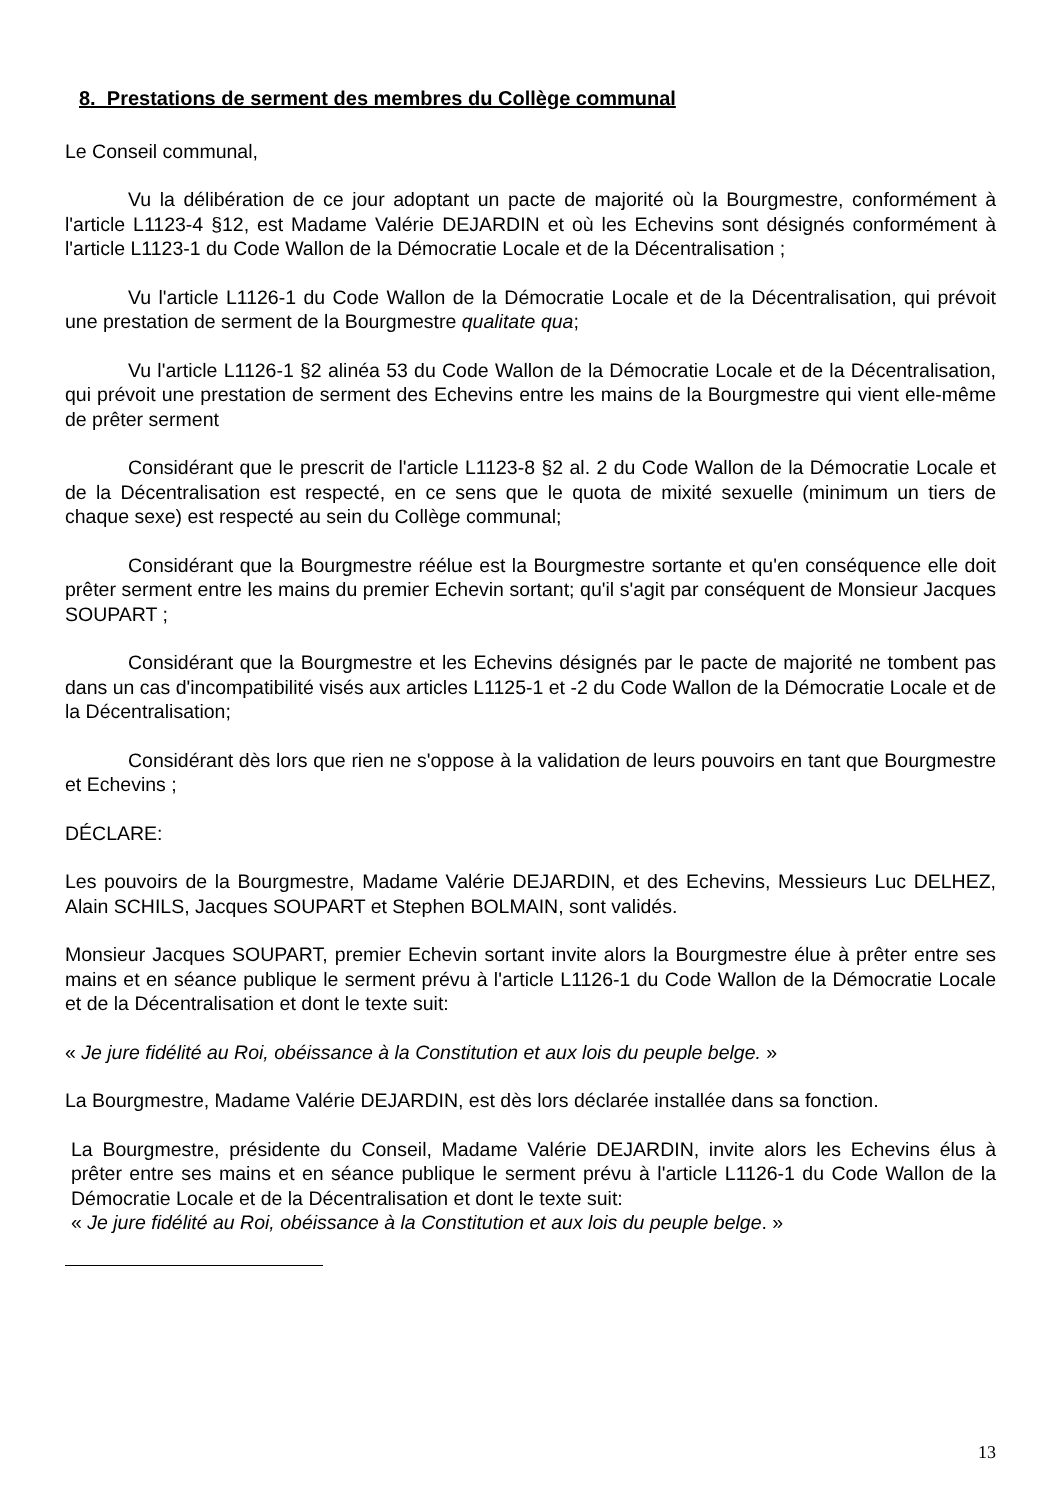8. Prestations de serment des membres du Collège communal
Le Conseil communal,
Vu la délibération de ce jour adoptant un pacte de majorité où la Bourgmestre, conformément à l'article L1123-4 §12, est Madame Valérie DEJARDIN et où les Echevins sont désignés conformément à l'article L1123-1 du Code Wallon de la Démocratie Locale et de la Décentralisation ;
Vu l'article L1126-1 du Code Wallon de la Démocratie Locale et de la Décentralisation, qui prévoit une prestation de serment de la Bourgmestre qualitate qua;
Vu l'article L1126-1 §2 alinéa 53 du Code Wallon de la Démocratie Locale et de la Décentralisation, qui prévoit une prestation de serment des Echevins entre les mains de la Bourgmestre qui vient elle-même de prêter serment
Considérant que le prescrit de l'article L1123-8 §2 al. 2 du Code Wallon de la Démocratie Locale et de la Décentralisation est respecté, en ce sens que le quota de mixité sexuelle (minimum un tiers de chaque sexe) est respecté au sein du Collège communal;
Considérant que la Bourgmestre réélue est la Bourgmestre sortante et qu'en conséquence elle doit prêter serment entre les mains du premier Echevin sortant; qu'il s'agit par conséquent de Monsieur Jacques SOUPART ;
Considérant que la Bourgmestre et les Echevins désignés par le pacte de majorité ne tombent pas dans un cas d'incompatibilité visés aux articles L1125-1 et -2 du Code Wallon de la Démocratie Locale et de la Décentralisation;
Considérant dès lors que rien ne s'oppose à la validation de leurs pouvoirs en tant que Bourgmestre et Echevins ;
DÉCLARE:
Les pouvoirs de la Bourgmestre, Madame Valérie DEJARDIN, et des Echevins, Messieurs Luc DELHEZ, Alain SCHILS, Jacques SOUPART et Stephen BOLMAIN, sont validés.
Monsieur Jacques SOUPART, premier Echevin sortant invite alors la Bourgmestre élue à prêter entre ses mains et en séance publique le serment prévu à l'article L1126-1 du Code Wallon de la Démocratie Locale et de la Décentralisation et dont le texte suit:
« Je jure fidélité au Roi, obéissance à la Constitution et aux lois du peuple belge. »
La Bourgmestre, Madame Valérie DEJARDIN, est dès lors déclarée installée dans sa fonction.
La Bourgmestre, présidente du Conseil, Madame Valérie DEJARDIN, invite alors les Echevins élus à prêter entre ses mains et en séance publique le serment prévu à l'article L1126-1 du Code Wallon de la Démocratie Locale et de la Décentralisation et dont le texte suit:
« Je jure fidélité au Roi, obéissance à la Constitution et aux lois du peuple belge. »
13